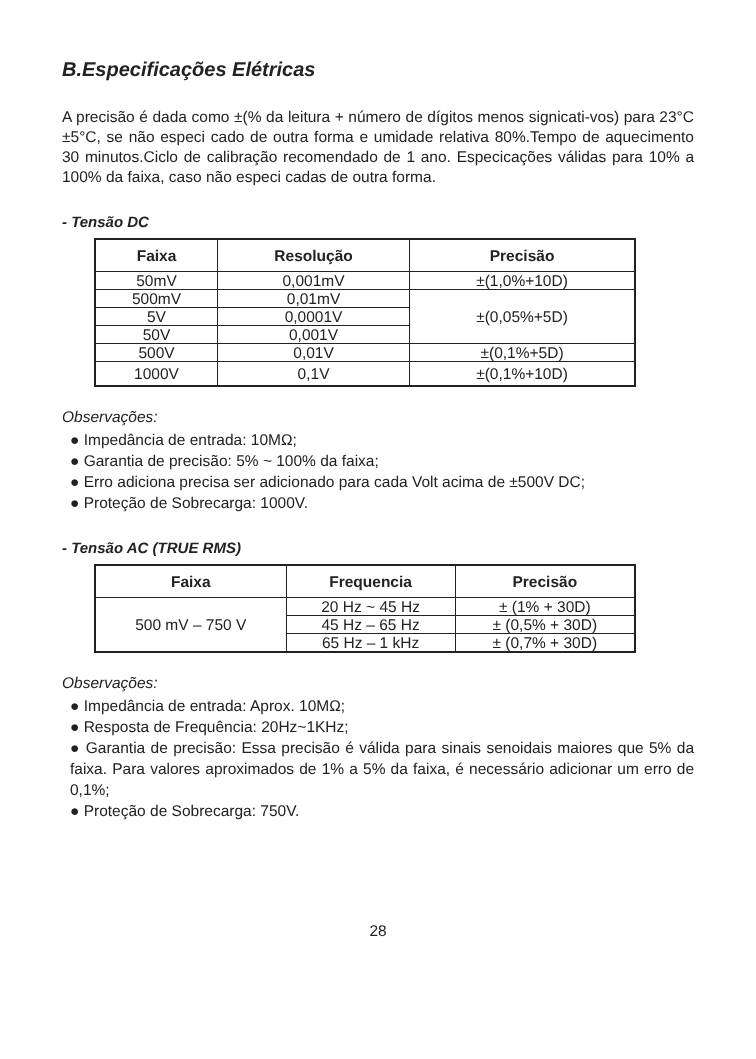B.Especificações Elétricas
A precisão é dada como ±(% da leitura + número de dígitos menos signicati-vos) para 23°C ±5°C, se não especi cado de outra forma e umidade relativa 80%.Tempo de aquecimento 30 minutos.Ciclo de calibração recomendado de 1 ano. Especicações válidas para 10% a 100% da faixa, caso não especi cadas de outra forma.
- Tensão DC
| Faixa | Resolução | Precisão |
| --- | --- | --- |
| 50mV | 0,001mV | ±(1,0%+10D) |
| 500mV | 0,01mV | ±(0,05%+5D) |
| 5V | 0,0001V | |
| 50V | 0,001V | |
| 500V | 0,01V | ±(0,1%+5D) |
| 1000V | 0,1V | ±(0,1%+10D) |
Observações:
● Impedância de entrada: 10MΩ;
● Garantia de precisão: 5% ~ 100% da faixa;
● Erro adiciona precisa ser adicionado para cada Volt acima de ±500V DC;
● Proteção de Sobrecarga: 1000V.
- Tensão AC (TRUE RMS)
| Faixa | Frequencia | Precisão |
| --- | --- | --- |
| 500 mV – 750 V | 20 Hz ~ 45 Hz | ± (1% + 30D) |
| | 45 Hz – 65 Hz | ± (0,5% + 30D) |
| | 65 Hz – 1 kHz | ± (0,7% + 30D) |
Observações:
● Impedância de entrada: Aprox. 10MΩ;
● Resposta de Frequência: 20Hz~1KHz;
● Garantia de precisão: Essa precisão é válida para sinais senoidais maiores que 5% da faixa. Para valores aproximados de 1% a 5% da faixa, é necessário adicionar um erro de 0,1%;
● Proteção de Sobrecarga: 750V.
28